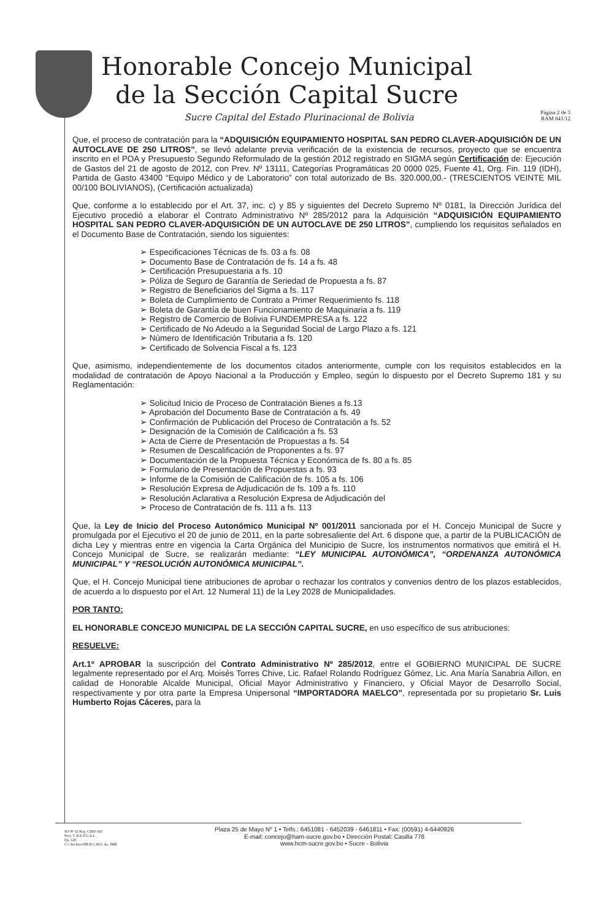Honorable Concejo Municipal
de la Sección Capital Sucre
Sucre Capital del Estado Plurinacional de Bolivia
Página 2 de 3
RAM 841/12
Que, el proceso de contratación para la “ADQUISICIÓN EQUIPAMIENTO HOSPITAL SAN PEDRO CLAVER-ADQUISICIÓN DE UN AUTOCLAVE DE 250 LITROS”, se llevó adelante previa verificación de la existencia de recursos, proyecto que se encuentra inscrito en el POA y Presupuesto Segundo Reformulado de la gestión 2012 registrado en SIGMA según Certificación de: Ejecución de Gastos del 21 de agosto de 2012, con Prev. Nº 13111, Categorías Programáticas 20 0000 025, Fuente 41, Org. Fin. 119 (IDH), Partida de Gasto 43400 “Equipo Médico y de Laboratorio” con total autorizado de Bs. 320.000,00.- (TRESCIENTOS VEINTE MIL 00/100 BOLIVIANOS), (Certificación actualizada)
Que, conforme a lo establecido por el Art. 37, inc. c) y 85 y siguientes del Decreto Supremo Nº 0181, la Dirección Jurídica del Ejecutivo procedió a elaborar el Contrato Administrativo Nº 285/2012 para la Adquisición “ADQUISICIÓN EQUIPAMIENTO HOSPITAL SAN PEDRO CLAVER-ADQUISICIÓN DE UN AUTOCLAVE DE 250 LITROS”, cumpliendo los requisitos señalados en el Documento Base de Contratación, siendo los siguientes:
➢ Especificaciones Técnicas de fs. 03 a fs. 08
➢ Documento Base de Contratación de fs. 14 a fs. 48
➢ Certificación Presupuestaria a fs. 10
➢ Póliza de Seguro de Garantía de Seriedad de Propuesta a fs. 87
➢ Registro de Beneficiarios del Sigma a fs. 117
➢ Boleta de Cumplimiento de Contrato a Primer Requerimiento fs. 118
➢ Boleta de Garantía de buen Funcionamiento de Maquinaria a fs. 119
➢ Registro de Comercio de Bolivia FUNDEMPRESA a fs. 122
➢ Certificado de No Adeudo a la Seguridad Social de Largo Plazo a fs. 121
➢ Número de Identificación Tributaria a fs. 120
➢ Certificado de Solvencia Fiscal a fs. 123
Que, asimismo, independientemente de los documentos citados anteriormente, cumple con los requisitos establecidos en la modalidad de contratación de Apoyo Nacional a la Producción y Empleo, según lo dispuesto por el Decreto Supremo 181 y su Reglamentación:
➢ Solicitud Inicio de Proceso de Contratación Bienes a fs.13
➢ Aprobación del Documento Base de Contratación a fs. 49
➢ Confirmación de Publicación del Proceso de Contratación a fs. 52
➢ Designación de la Comisión de Calificación a fs. 53
➢ Acta de Cierre de Presentación de Propuestas a fs. 54
➢ Resumen de Descalificación de Proponentes a fs. 97
➢ Documentación de la Propuesta Técnica y Económica de fs. 80 a fs. 85
➢ Formulario de Presentación de Propuestas a fs. 93
➢ Informe de la Comisión de Calificación de fs. 105 a fs. 106
➢ Resolución Expresa de Adjudicación de fs. 109 a fs. 110
➢ Resolución Aclarativa a Resolución Expresa de Adjudicación del
➢ Proceso de Contratación de fs. 111 a fs. 113
Que, la Ley de Inicio del Proceso Autonómico Municipal Nº 001/2011 sancionada por el H. Concejo Municipal de Sucre y promulgada por el Ejecutivo el 20 de junio de 2011, en la parte sobresaliente del Art. 6 dispone que, a partir de la PUBLICACIÓN de dicha Ley y mientras entre en vigencia la Carta Orgánica del Municipio de Sucre, los instrumentos normativos que emitirá el H. Concejo Municipal de Sucre, se realizarán mediante: “LEY MUNICIPAL AUTONÓMICA”, “ORDENANZA AUTONÓMICA MUNICIPAL” Y “RESOLUCIÓN AUTONÓMICA MUNICIPAL”.
Que, el H. Concejo Municipal tiene atribuciones de aprobar o rechazar los contratos y convenios dentro de los plazos establecidos, de acuerdo a lo dispuesto por el Art. 12 Numeral 11) de la Ley 2028 de Municipalidades.
POR TANTO:
EL HONORABLE CONCEJO MUNICIPAL DE LA SECCIÓN CAPITAL SUCRE, en uso específico de sus atribuciones:
RESUELVE:
Art.1º APROBAR la suscripción del Contrato Administrativo Nº 285/2012, entre el GOBIERNO MUNICIPAL DE SUCRE legalmente representado por el Arq. Moisés Torres Chive, Lic. Rafael Rolando Rodríguez Gómez, Lic. Ana María Sanabria Aillon, en calidad de Honorable Alcalde Municipal, Oficial Mayor Administrativo y Financiero, y Oficial Mayor de Desarrollo Social, respectivamente y por otra parte la Empresa Unipersonal “IMPORTADORA MAELCO”, representada por su propietario Sr. Luis Humberto Rojas Cáceres, para la
SO Nº 62 Reg. CDEI-343
Proy. C.D.E.F.G.A.L.
Fjs. 128
C/c ArchivoOM.H.C.M.S. As. JMB
Plaza 25 de Mayo Nº 1 • Telfs.: 6451081 - 6452039 - 6461811 • Fax: (00591) 4-6440926
E-mail: concejo@ham-sucre.gov.bo • Dirección Postal: Casilla 778
www.hcm-sucre.gov.bo • Sucre - Bolivia